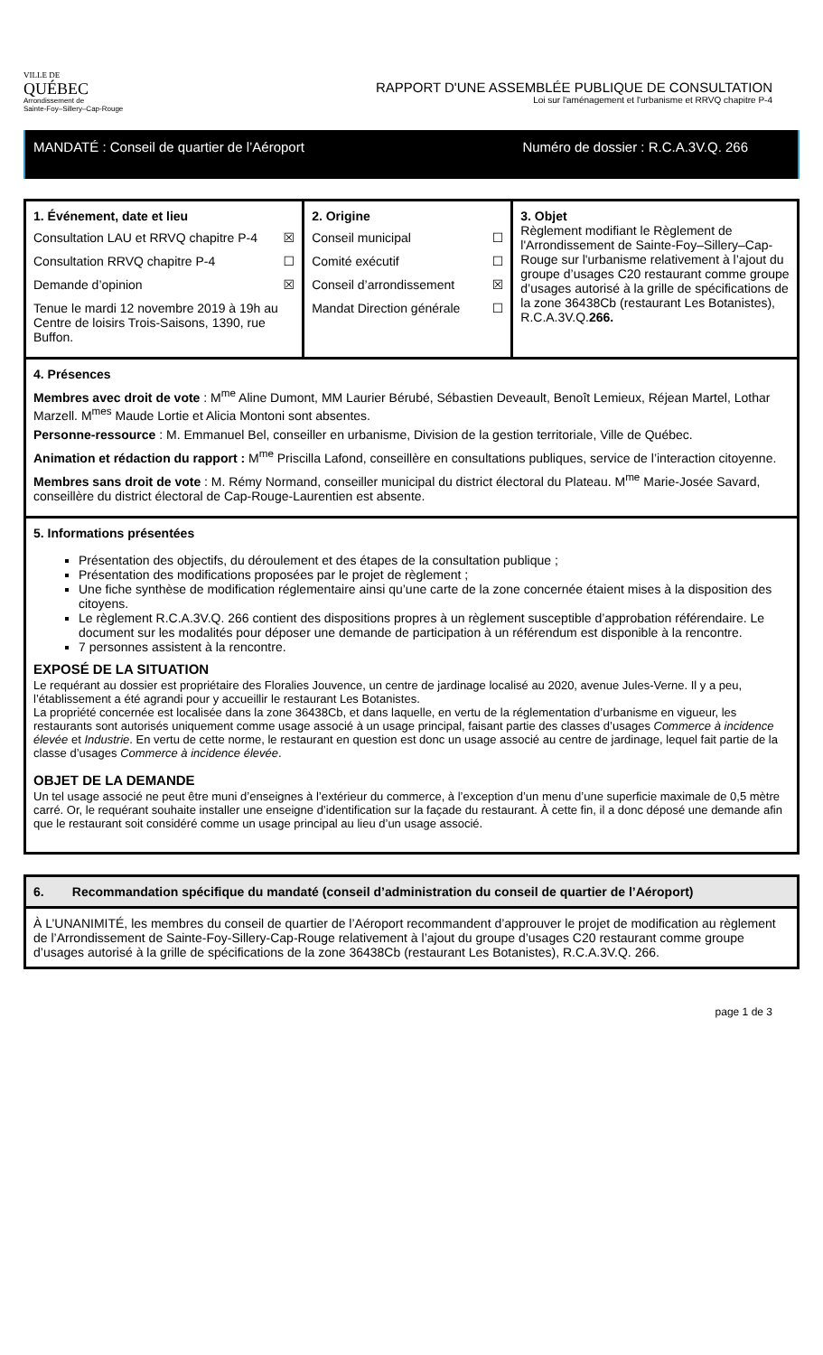VILLE DE
QUÉBEC
Arrondissement de
Sainte-Foy–Sillery–Cap-Rouge
RAPPORT D'UNE ASSEMBLÉE PUBLIQUE DE CONSULTATION
Loi sur l'aménagement et l'urbanisme et RRVQ chapitre P-4
MANDATÉ : Conseil de quartier de l’Aéroport Numéro de dossier : R.C.A.3V.Q. 266
| 1. Événement, date et lieu Consultation LAU et RRVQ chapitre P-4 ☒ Consultation RRVQ chapitre P-4 ☐ Demande d’opinion ☒ Tenue le mardi 12 novembre 2019 à 19h au Centre de loisirs Trois-Saisons, 1390, rue Buffon. | 2. Origine Conseil municipal ☐ Comité exécutif ☐ Conseil d’arrondissement ☒ Mandat Direction générale ☐ | 3. Objet Règlement modifiant le Règlement de l'Arrondissement de Sainte-Foy–Sillery–Cap-Rouge sur l'urbanisme relativement à l’ajout du groupe d’usages C20 restaurant comme groupe d’usages autorisé à la grille de spécifications de la zone 36438Cb (restaurant Les Botanistes), R.C.A.3V.Q. 266. |
| 4. Présences Membres avec droit de vote : M<sup>me</sup> Aline Dumont, MM Laurier Bérubé, Sébastien Deveault, Benoît Lemieux, Réjean Martel, Lothar Marzell. M<sup>mes</sup> Maude Lortie et Alicia Montoni sont absentes. Personne-ressource : M. Emmanuel Bel, conseiller en urbanisme, Division de la gestion territoriale, Ville de Québec. Animation et rédaction du rapport : M<sup>me</sup> Priscilla Lafond, conseillère en consultations publiques, service de l’interaction citoyenne. Membres sans droit de vote : M. Rémy Normand, conseiller municipal du district électoral du Plateau. M<sup>me</sup> Marie-Josée Savard, conseillère du district électoral de Cap-Rouge-Laurentien est absente. | | |
| 5. Informations présentées Présentation des objectifs, du déroulement et des étapes de la consultation publique ; Présentation des modifications proposées par le projet de règlement ; Une fiche synthèse de modification réglementaire ainsi qu’une carte de la zone concernée étaient mises à la disposition des citoyens. Le règlement R.C.A.3V.Q. 266 contient des dispositions propres à un règlement susceptible d’approbation référendaire. Le document sur les modalités pour déposer une demande de participation à un référendum est disponible à la rencontre. 7 personnes assistent à la rencontre. EXPOSÉ DE LA SITUATION Le requérant au dossier est propriétaire des Floralies Jouvence, un centre de jardinage localisé au 2020, avenue Jules-Verne. Il y a peu, l’établissement a été agrandi pour y accueillir le restaurant Les Botanistes. La propriété concernée est localisée dans la zone 36438Cb, et dans laquelle, en vertu de la réglementation d’urbanisme en vigueur, les restaurants sont autorisés uniquement comme usage associé à un usage principal, faisant partie des classes d’usages Commerce à incidence élevée et Industrie . En vertu de cette norme, le restaurant en question est donc un usage associé au centre de jardinage, lequel fait partie de la classe d’usages Commerce à incidence élevée . OBJET DE LA DEMANDE Un tel usage associé ne peut être muni d’enseignes à l’extérieur du commerce, à l’exception d’un menu d’une superficie maximale de 0,5 mètre carré. Or, le requérant souhaite installer une enseigne d’identification sur la façade du restaurant. À cette fin, il a donc déposé une demande afin que le restaurant soit considéré comme un usage principal au lieu d’un usage associé. | | |
| 6. Recommandation spécifique du mandaté (conseil d’administration du conseil de quartier de l’Aéroport) |
| À L’UNANIMITÉ, les membres du conseil de quartier de l’Aéroport recommandent d’approuver le projet de modification au règlement de l’Arrondissement de Sainte-Foy-Sillery-Cap-Rouge relativement à l’ajout du groupe d’usages C20 restaurant comme groupe d’usages autorisé à la grille de spécifications de la zone 36438Cb (restaurant Les Botanistes), R.C.A.3V.Q. 266. |
page 1 de 3